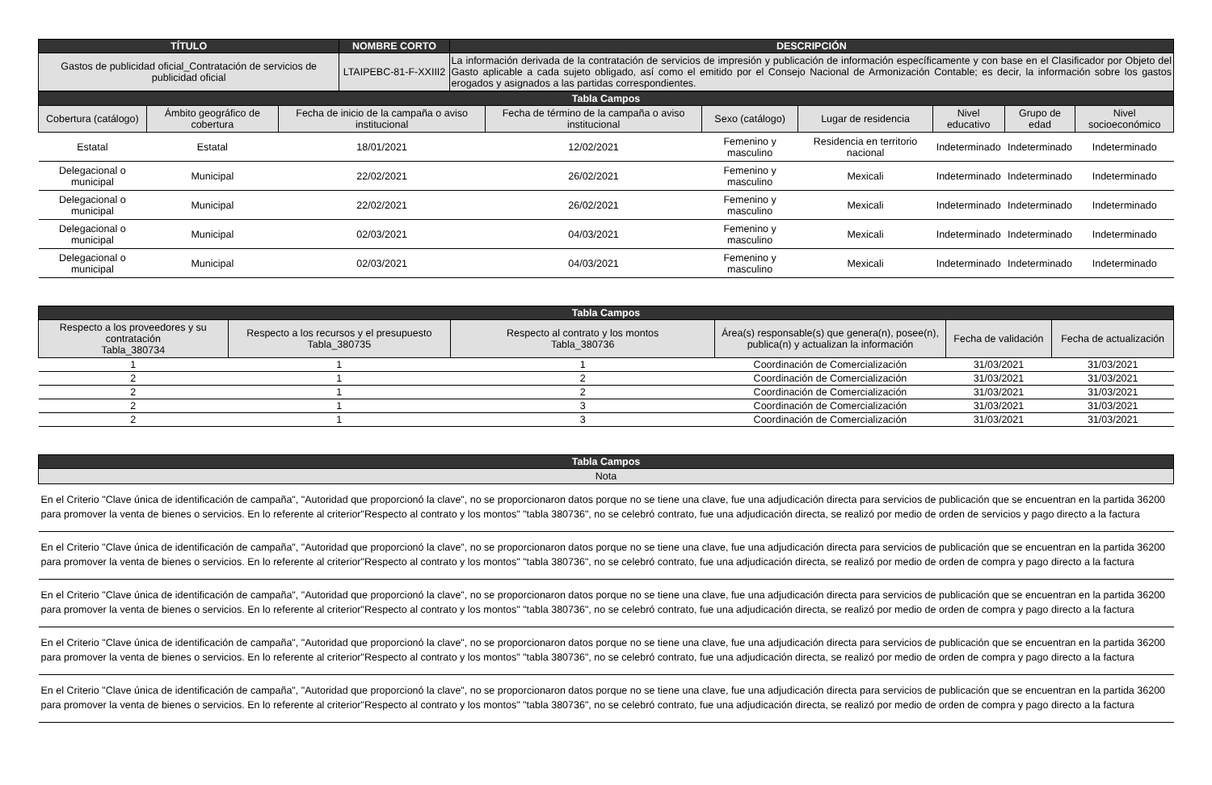| TÍTULO | NOMBRE CORTO | DESCRIPCIÓN |
| --- | --- | --- |
| Gastos de publicidad oficial_Contratación de servicios de publicidad oficial | LTAIPEBC-81-F-XXIII2 | La información derivada de la contratación de servicios de impresión y publicación de información específicamente y con base en el Clasificador por Objeto del Gasto aplicable a cada sujeto obligado, así como el emitido por el Consejo Nacional de Armonización Contable; es decir, la información sobre los gastos erogados y asignados a las partidas correspondientes. |
| Tabla Campos | | | | | | | | |
| --- | --- | --- | --- | --- | --- | --- | --- | --- |
| Cobertura (catálogo) | Ámbito geográfico de cobertura | Fecha de inicio de la campaña o aviso institucional | Fecha de término de la campaña o aviso institucional | Sexo (catálogo) | Lugar de residencia | Nivel educativo | Grupo de edad | Nivel socioeconómico |
| Estatal | Estatal | 18/01/2021 | 12/02/2021 | Femenino y masculino | Residencia en territorio nacional | Indeterminado | Indeterminado | Indeterminado |
| Delegacional o municipal | Municipal | 22/02/2021 | 26/02/2021 | Femenino y masculino | Mexicali | Indeterminado | Indeterminado | Indeterminado |
| Delegacional o municipal | Municipal | 22/02/2021 | 26/02/2021 | Femenino y masculino | Mexicali | Indeterminado | Indeterminado | Indeterminado |
| Delegacional o municipal | Municipal | 02/03/2021 | 04/03/2021 | Femenino y masculino | Mexicali | Indeterminado | Indeterminado | Indeterminado |
| Delegacional o municipal | Municipal | 02/03/2021 | 04/03/2021 | Femenino y masculino | Mexicali | Indeterminado | Indeterminado | Indeterminado |
| Tabla Campos | | | | | |
| --- | --- | --- | --- | --- | --- |
| Respecto a los proveedores y su contratación Tabla_380734 | Respecto a los recursos y el presupuesto Tabla_380735 | Respecto al contrato y los montos Tabla_380736 | Área(s) responsable(s) que genera(n), posee(n), publica(n) y actualizan la información | Fecha de validación | Fecha de actualización |
| 1 | 1 | 1 | Coordinación de Comercialización | 31/03/2021 | 31/03/2021 |
| 2 | 1 | 2 | Coordinación de Comercialización | 31/03/2021 | 31/03/2021 |
| 2 | 1 | 2 | Coordinación de Comercialización | 31/03/2021 | 31/03/2021 |
| 2 | 1 | 3 | Coordinación de Comercialización | 31/03/2021 | 31/03/2021 |
| 2 | 1 | 3 | Coordinación de Comercialización | 31/03/2021 | 31/03/2021 |
| Tabla Campos |
| --- |
| Nota |
| En el Criterio "Clave única de identificación de campaña", "Autoridad que proporcionó la clave", no se proporcionaron datos porque no se tiene una clave, fue una adjudicación directa para servicios de publicación que se encuentran en la partida 36200 para promover la venta de bienes o servicios. En lo referente al criterior"Respecto al contrato y los montos" "tabla 380736", no se celebró contrato, fue una adjudicación directa, se realizó por medio de orden de servicios y pago directo a la factura |
| En el Criterio "Clave única de identificación de campaña", "Autoridad que proporcionó la clave", no se proporcionaron datos porque no se tiene una clave, fue una adjudicación directa para servicios de publicación que se encuentran en la partida 36200 para promover la venta de bienes o servicios. En lo referente al criterior"Respecto al contrato y los montos" "tabla 380736", no se celebró contrato, fue una adjudicación directa, se realizó por medio de orden de compra y pago directo a la factura |
| En el Criterio "Clave única de identificación de campaña", "Autoridad que proporcionó la clave", no se proporcionaron datos porque no se tiene una clave, fue una adjudicación directa para servicios de publicación que se encuentran en la partida 36200 para promover la venta de bienes o servicios. En lo referente al criterior"Respecto al contrato y los montos" "tabla 380736", no se celebró contrato, fue una adjudicación directa, se realizó por medio de orden de compra y pago directo a la factura |
| En el Criterio "Clave única de identificación de campaña", "Autoridad que proporcionó la clave", no se proporcionaron datos porque no se tiene una clave, fue una adjudicación directa para servicios de publicación que se encuentran en la partida 36200 para promover la venta de bienes o servicios. En lo referente al criterior"Respecto al contrato y los montos" "tabla 380736", no se celebró contrato, fue una adjudicación directa, se realizó por medio de orden de compra y pago directo a la factura |
| En el Criterio "Clave única de identificación de campaña", "Autoridad que proporcionó la clave", no se proporcionaron datos porque no se tiene una clave, fue una adjudicación directa para servicios de publicación que se encuentran en la partida 36200 para promover la venta de bienes o servicios. En lo referente al criterior"Respecto al contrato y los montos" "tabla 380736", no se celebró contrato, fue una adjudicación directa, se realizó por medio de orden de compra y pago directo a la factura |